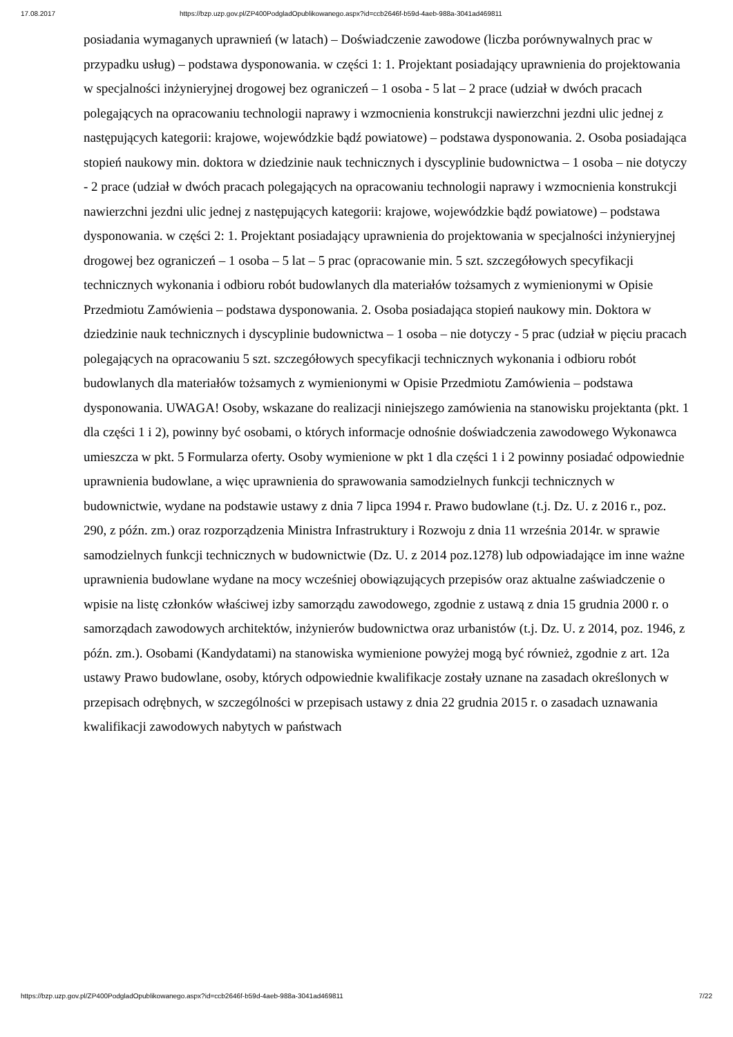17.08.2017 https://bzp.uzp.gov.pl/ZP400PodgladOpublikowanego.aspx?id=ccb2646f-b59d-4aeb-988a-3041ad469811
posiadania wymaganych uprawnień (w latach) – Doświadczenie zawodowe (liczba porównywalnych prac w przypadku usług) – podstawa dysponowania. w części 1: 1. Projektant posiadający uprawnienia do projektowania w specjalności inżynieryjnej drogowej bez ograniczeń – 1 osoba - 5 lat – 2 prace (udział w dwóch pracach polegających na opracowaniu technologii naprawy i wzmocnienia konstrukcji nawierzchni jezdni ulic jednej z następujących kategorii: krajowe, wojewódzkie bądź powiatowe) – podstawa dysponowania. 2. Osoba posiadająca stopień naukowy min. doktora w dziedzinie nauk technicznych i dyscyplinie budownictwa – 1 osoba – nie dotyczy - 2 prace (udział w dwóch pracach polegających na opracowaniu technologii naprawy i wzmocnienia konstrukcji nawierzchni jezdni ulic jednej z następujących kategorii: krajowe, wojewódzkie bądź powiatowe) – podstawa dysponowania. w części 2: 1. Projektant posiadający uprawnienia do projektowania w specjalności inżynieryjnej drogowej bez ograniczeń – 1 osoba – 5 lat – 5 prac (opracowanie min. 5 szt. szczegółowych specyfikacji technicznych wykonania i odbioru robót budowlanych dla materiałów tożsamych z wymienionymi w Opisie Przedmiotu Zamówienia – podstawa dysponowania. 2. Osoba posiadająca stopień naukowy min. Doktora w dziedzinie nauk technicznych i dyscyplinie budownictwa – 1 osoba – nie dotyczy - 5 prac (udział w pięciu pracach polegających na opracowaniu 5 szt. szczegółowych specyfikacji technicznych wykonania i odbioru robót budowlanych dla materiałów tożsamych z wymienionymi w Opisie Przedmiotu Zamówienia – podstawa dysponowania. UWAGA! Osoby, wskazane do realizacji niniejszego zamówienia na stanowisku projektanta (pkt. 1 dla części 1 i 2), powinny być osobami, o których informacje odnośnie doświadczenia zawodowego Wykonawca umieszcza w pkt. 5 Formularza oferty. Osoby wymienione w pkt 1 dla części 1 i 2 powinny posiadać odpowiednie uprawnienia budowlane, a więc uprawnienia do sprawowania samodzielnych funkcji technicznych w budownictwie, wydane na podstawie ustawy z dnia 7 lipca 1994 r. Prawo budowlane (t.j. Dz. U. z 2016 r., poz. 290, z późn. zm.) oraz rozporządzenia Ministra Infrastruktury i Rozwoju z dnia 11 września 2014r. w sprawie samodzielnych funkcji technicznych w budownictwie (Dz. U. z 2014 poz.1278) lub odpowiadające im inne ważne uprawnienia budowlane wydane na mocy wcześniej obowiązujących przepisów oraz aktualne zaświadczenie o wpisie na listę członków właściwej izby samorządu zawodowego, zgodnie z ustawą z dnia 15 grudnia 2000 r. o samorządach zawodowych architektów, inżynierów budownictwa oraz urbanistów (t.j. Dz. U. z 2014, poz. 1946, z późn. zm.). Osobami (Kandydatami) na stanowiska wymienione powyżej mogą być również, zgodnie z art. 12a ustawy Prawo budowlane, osoby, których odpowiednie kwalifikacje zostały uznane na zasadach określonych w przepisach odrębnych, w szczególności w przepisach ustawy z dnia 22 grudnia 2015 r. o zasadach uznawania kwalifikacji zawodowych nabytych w państwach
https://bzp.uzp.gov.pl/ZP400PodgladOpublikowanego.aspx?id=ccb2646f-b59d-4aeb-988a-3041ad469811 7/22